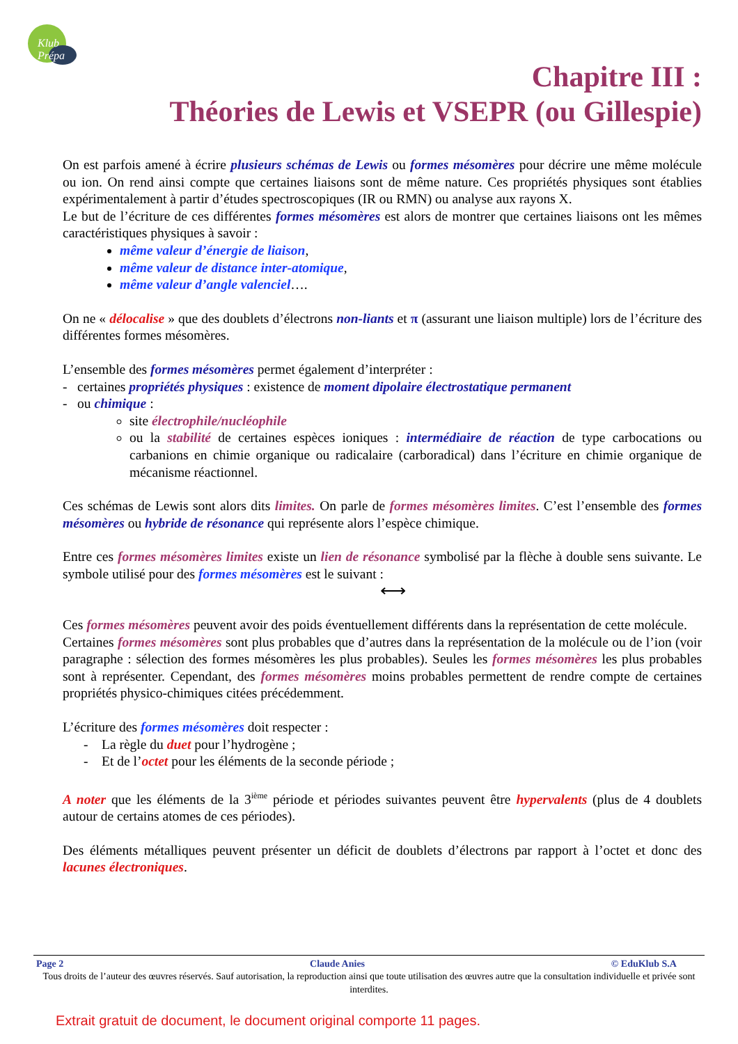Klub Prépa
Chapitre III :
Théories de Lewis et VSEPR (ou Gillespie)
On est parfois amené à écrire plusieurs schémas de Lewis ou formes mésomères pour décrire une même molécule ou ion. On rend ainsi compte que certaines liaisons sont de même nature. Ces propriétés physiques sont établies expérimentalement à partir d’études spectroscopiques (IR ou RMN) ou analyse aux rayons X.
Le but de l’écriture de ces différentes formes mésomères est alors de montrer que certaines liaisons ont les mêmes caractéristiques physiques à savoir :
même valeur d’énergie de liaison,
même valeur de distance inter-atomique,
même valeur d’angle valenciel….
On ne « délocalise » que des doublets d’électrons non-liants et π (assurant une liaison multiple) lors de l’écriture des différentes formes mésomères.
L’ensemble des formes mésomères permet également d’interpréter :
- certaines propriétés physiques : existence de moment dipolaire électrostatique permanent
- ou chimique :
site électrophile/nucléophile
ou la stabilité de certaines espèces ioniques : intermédiaire de réaction de type carbocations ou carbanions en chimie organique ou radicalaire (carboradical) dans l’écriture en chimie organique de mécanisme réactionnel.
Ces schémas de Lewis sont alors dits limites. On parle de formes mésomères limites. C’est l’ensemble des formes mésomères ou hybride de résonance qui représente alors l’espèce chimique.
Entre ces formes mésomères limites existe un lien de résonance symbolisé par la flèche à double sens suivante. Le symbole utilisé pour des formes mésomères est le suivant :
⟷
Ces formes mésomères peuvent avoir des poids éventuellement différents dans la représentation de cette molécule.
Certaines formes mésomères sont plus probables que d’autres dans la représentation de la molécule ou de l’ion (voir paragraphe : sélection des formes mésomères les plus probables). Seules les formes mésomères les plus probables sont à représenter. Cependant, des formes mésomères moins probables permettent de rendre compte de certaines propriétés physico-chimiques citées précédemment.
L’écriture des formes mésomères doit respecter :
- La règle du duet pour l’hydrogène ;
- Et de l’octet pour les éléments de la seconde période ;
A noter que les éléments de la 3<sup>ième</sup> période et périodes suivantes peuvent être hypervalents (plus de 4 doublets autour de certains atomes de ces périodes).
Des éléments métalliques peuvent présenter un déficit de doublets d’électrons par rapport à l’octet et donc des lacunes électroniques.
Page 2 Claude Anies © EduKlub S.A
Tous droits de l’auteur des œuvres réservés. Sauf autorisation, la reproduction ainsi que toute utilisation des œuvres autre que la consultation individuelle et privée sont interdites.
Extrait gratuit de document, le document original comporte 11 pages.